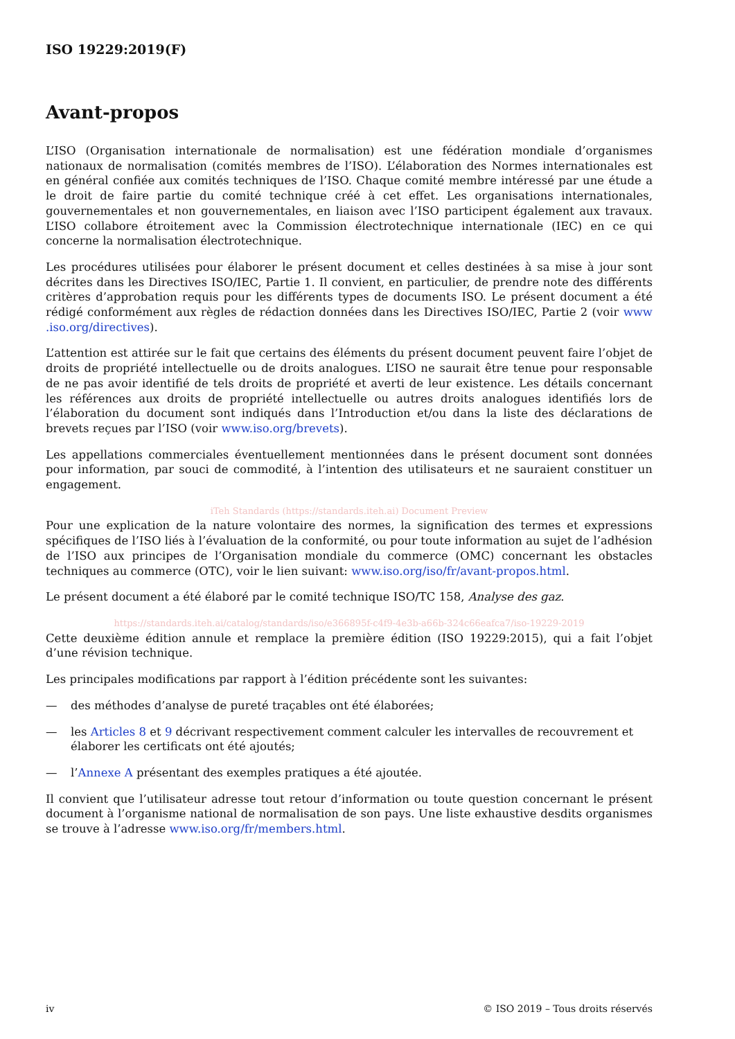ISO 19229:2019(F)
Avant-propos
L’ISO (Organisation internationale de normalisation) est une fédération mondiale d’organismes nationaux de normalisation (comités membres de l’ISO). L’élaboration des Normes internationales est en général confiée aux comités techniques de l’ISO. Chaque comité membre intéressé par une étude a le droit de faire partie du comité technique créé à cet effet. Les organisations internationales, gouvernementales et non gouvernementales, en liaison avec l’ISO participent également aux travaux. L’ISO collabore étroitement avec la Commission électrotechnique internationale (IEC) en ce qui concerne la normalisation électrotechnique.
Les procédures utilisées pour élaborer le présent document et celles destinées à sa mise à jour sont décrites dans les Directives ISO/IEC, Partie 1. Il convient, en particulier, de prendre note des différents critères d’approbation requis pour les différents types de documents ISO. Le présent document a été rédigé conformément aux règles de rédaction données dans les Directives ISO/IEC, Partie 2 (voir www .iso.org/directives).
L’attention est attirée sur le fait que certains des éléments du présent document peuvent faire l’objet de droits de propriété intellectuelle ou de droits analogues. L’ISO ne saurait être tenue pour responsable de ne pas avoir identifié de tels droits de propriété et averti de leur existence. Les détails concernant les références aux droits de propriété intellectuelle ou autres droits analogues identifiés lors de l’élaboration du document sont indiqués dans l’Introduction et/ou dans la liste des déclarations de brevets reçues par l’ISO (voir www.iso.org/brevets).
Les appellations commerciales éventuellement mentionnées dans le présent document sont données pour information, par souci de commodité, à l’intention des utilisateurs et ne sauraient constituer un engagement.
iTeh Standards (https://standards.iteh.ai) Document Preview
Pour une explication de la nature volontaire des normes, la signification des termes et expressions spécifiques de l’ISO liés à l’évaluation de la conformité, ou pour toute information au sujet de l’adhésion de l’ISO aux principes de l’Organisation mondiale du commerce (OMC) concernant les obstacles techniques au commerce (OTC), voir le lien suivant: www.iso.org/iso/fr/avant-propos.html.
Le présent document a été élaboré par le comité technique ISO/TC 158, Analyse des gaz.
https://standards.iteh.ai/catalog/standards/iso/e366895f-c4f9-4e3b-a66b-324c66eafca7/iso-19229-2019
Cette deuxième édition annule et remplace la première édition (ISO 19229:2015), qui a fait l’objet d’une révision technique.
Les principales modifications par rapport à l’édition précédente sont les suivantes:
— des méthodes d’analyse de pureté traçables ont été élaborées;
— les Articles 8 et 9 décrivant respectivement comment calculer les intervalles de recouvrement et élaborer les certificats ont été ajoutés;
— l’Annexe A présentant des exemples pratiques a été ajoutée.
Il convient que l’utilisateur adresse tout retour d’information ou toute question concernant le présent document à l’organisme national de normalisation de son pays. Une liste exhaustive desdits organismes se trouve à l’adresse www.iso.org/fr/members.html.
iv © ISO 2019 – Tous droits réservés